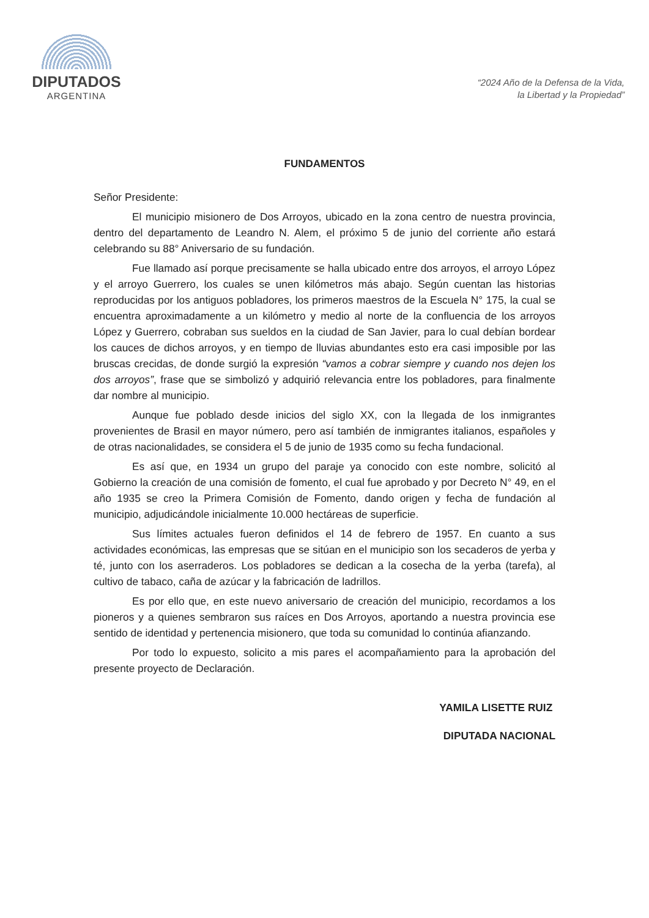DIPUTADOS
ARGENTINA
“2024 Año de la Defensa de la Vida,
la Libertad y la Propiedad”
FUNDAMENTOS
Señor Presidente:
El municipio misionero de Dos Arroyos, ubicado en la zona centro de nuestra provincia, dentro del departamento de Leandro N. Alem, el próximo 5 de junio del corriente año estará celebrando su 88° Aniversario de su fundación.
Fue llamado así porque precisamente se halla ubicado entre dos arroyos, el arroyo López y el arroyo Guerrero, los cuales se unen kilómetros más abajo. Según cuentan las historias reproducidas por los antiguos pobladores, los primeros maestros de la Escuela N° 175, la cual se encuentra aproximadamente a un kilómetro y medio al norte de la confluencia de los arroyos López y Guerrero, cobraban sus sueldos en la ciudad de San Javier, para lo cual debían bordear los cauces de dichos arroyos, y en tiempo de lluvias abundantes esto era casi imposible por las bruscas crecidas, de donde surgió la expresión “vamos a cobrar siempre y cuando nos dejen los dos arroyos”, frase que se simbolizó y adquirió relevancia entre los pobladores, para finalmente dar nombre al municipio.
Aunque fue poblado desde inicios del siglo XX, con la llegada de los inmigrantes provenientes de Brasil en mayor número, pero así también de inmigrantes italianos, españoles y de otras nacionalidades, se considera el 5 de junio de 1935 como su fecha fundacional.
Es así que, en 1934 un grupo del paraje ya conocido con este nombre, solicitó al Gobierno la creación de una comisión de fomento, el cual fue aprobado y por Decreto N° 49, en el año 1935 se creo la Primera Comisión de Fomento, dando origen y fecha de fundación al municipio, adjudicándole inicialmente 10.000 hectáreas de superficie.
Sus límites actuales fueron definidos el 14 de febrero de 1957. En cuanto a sus actividades económicas, las empresas que se sitúan en el municipio son los secaderos de yerba y té, junto con los aserraderos. Los pobladores se dedican a la cosecha de la yerba (tarefa), al cultivo de tabaco, caña de azúcar y la fabricación de ladrillos.
Es por ello que, en este nuevo aniversario de creación del municipio, recordamos a los pioneros y a quienes sembraron sus raíces en Dos Arroyos, aportando a nuestra provincia ese sentido de identidad y pertenencia misionero, que toda su comunidad lo continúa afianzando.
Por todo lo expuesto, solicito a mis pares el acompañamiento para la aprobación del presente proyecto de Declaración.
YAMILA LISETTE RUIZ
DIPUTADA NACIONAL